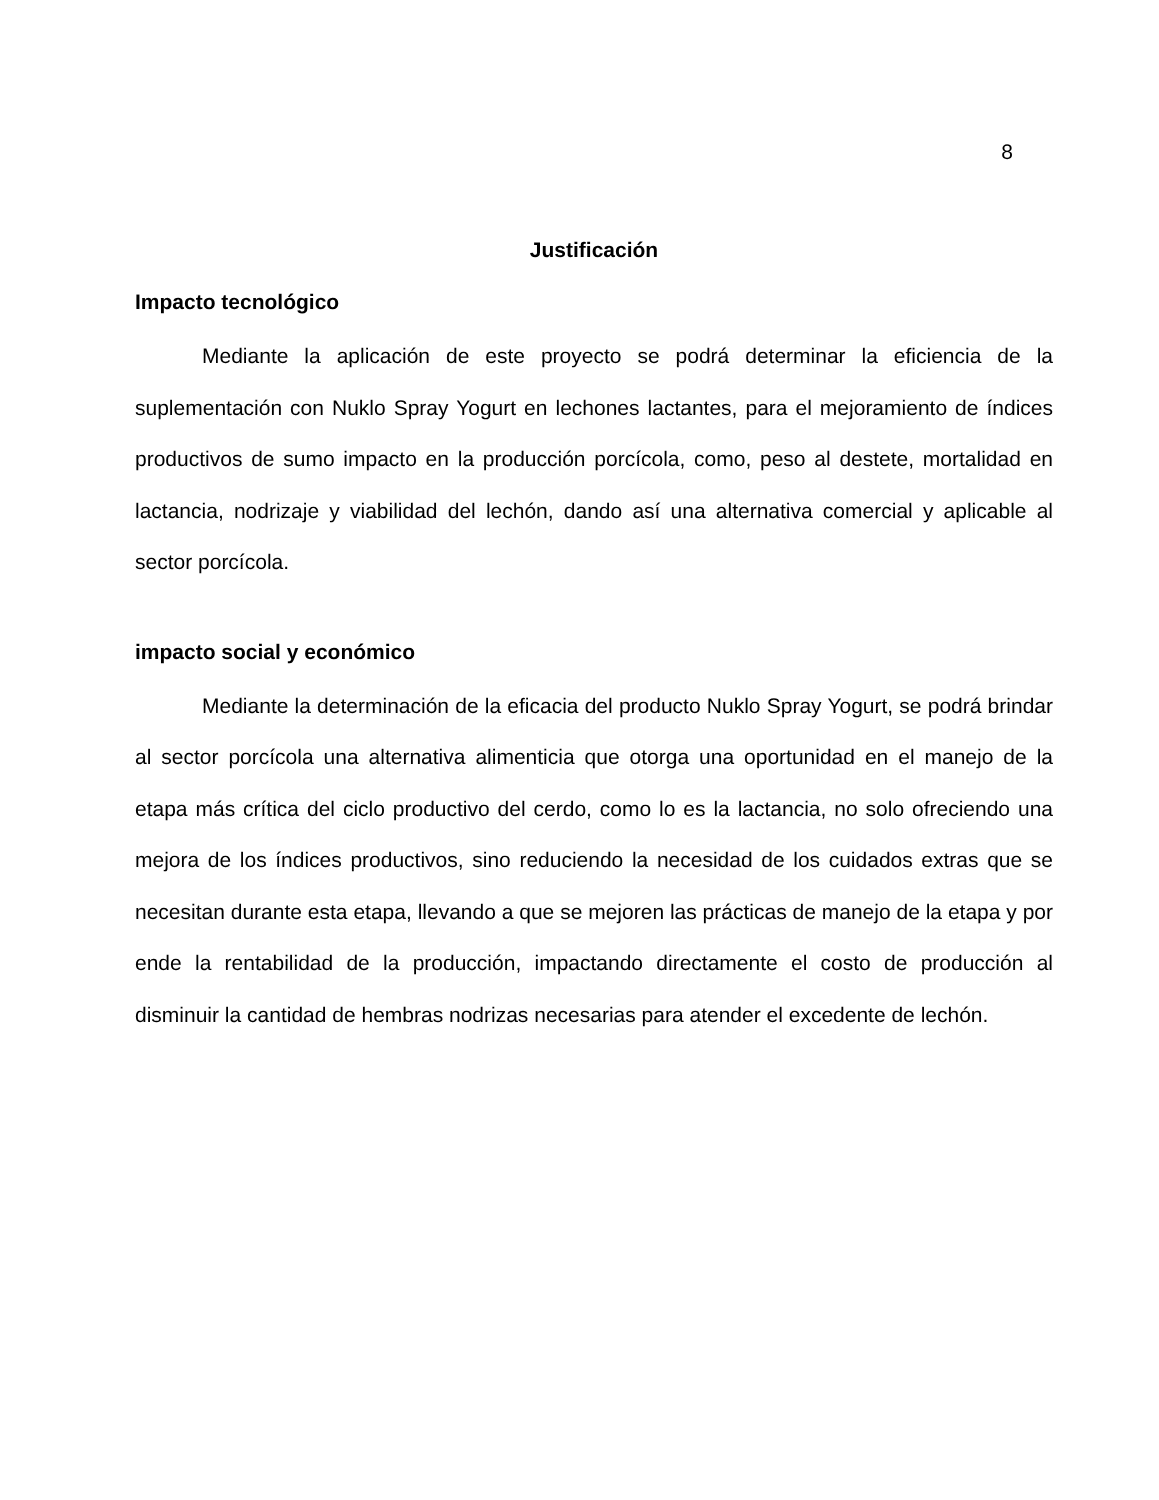8
Justificación
Impacto tecnológico
Mediante la aplicación de este proyecto se podrá determinar la eficiencia de la suplementación con Nuklo Spray Yogurt en lechones lactantes, para el mejoramiento de índices productivos de sumo impacto en la producción porcícola, como, peso al destete, mortalidad en lactancia, nodrizaje y viabilidad del lechón, dando así una alternativa comercial y aplicable al sector porcícola.
impacto social y económico
Mediante la determinación de la eficacia del producto Nuklo Spray Yogurt, se podrá brindar al sector porcícola una alternativa alimenticia que otorga una oportunidad en el manejo de la etapa más crítica del ciclo productivo del cerdo, como lo es la lactancia, no solo ofreciendo una mejora de los índices productivos, sino reduciendo la necesidad de los cuidados extras que se necesitan durante esta etapa, llevando a que se mejoren las prácticas de manejo de la etapa y por ende la rentabilidad de la producción, impactando directamente el costo de producción al disminuir la cantidad de hembras nodrizas necesarias para atender el excedente de lechón.